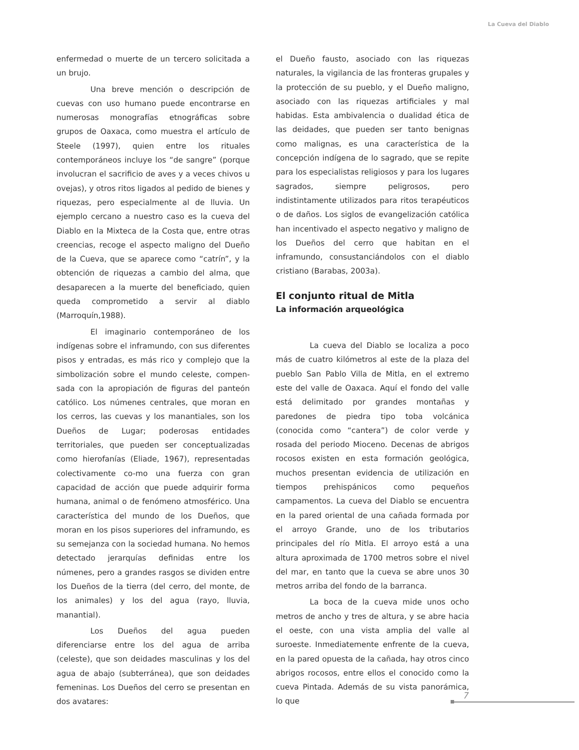La Cueva del Diablo
enfermedad o muerte de un tercero solicitada a un brujo.
Una breve mención o descripción de cuevas con uso humano puede encontrarse en numerosas monografías etnográficas sobre grupos de Oaxaca, como muestra el artículo de Steele (1997), quien entre los rituales contemporáneos incluye los “de sangre” (porque involucran el sacrificio de aves y a veces chivos u ovejas), y otros ritos ligados al pedido de bienes y riquezas, pero especialmente al de lluvia. Un ejemplo cercano a nuestro caso es la cueva del Diablo en la Mixteca de la Costa que, entre otras creencias, recoge el aspecto maligno del Dueño de la Cueva, que se aparece como “catrín”, y la obtención de riquezas a cambio del alma, que desaparecen a la muerte del beneficiado, quien queda comprometido a servir al diablo (Marroquín,1988).
El imaginario contemporáneo de los indígenas sobre el inframundo, con sus diferentes pisos y entradas, es más rico y complejo que la simbolización sobre el mundo celeste, compen-sada con la apropiación de figuras del panteón católico. Los númenes centrales, que moran en los cerros, las cuevas y los manantiales, son los Dueños de Lugar; poderosas entidades territoriales, que pueden ser conceptualizadas como hierofanías (Eliade, 1967), representadas colectivamente co-mo una fuerza con gran capacidad de acción que puede adquirir forma humana, animal o de fenómeno atmosférico. Una característica del mundo de los Dueños, que moran en los pisos superiores del inframundo, es su semejanza con la sociedad humana. No hemos detectado jerarquías definidas entre los númenes, pero a grandes rasgos se dividen entre los Dueños de la tierra (del cerro, del monte, de los animales) y los del agua (rayo, lluvia, manantial).
Los Dueños del agua pueden diferenciarse entre los del agua de arriba (celeste), que son deidades masculinas y los del agua de abajo (subterránea), que son deidades femeninas. Los Dueños del cerro se presentan en dos avatares:
el Dueño fausto, asociado con las riquezas naturales, la vigilancia de las fronteras grupales y la protección de su pueblo, y el Dueño maligno, asociado con las riquezas artificiales y mal habidas. Esta ambivalencia o dualidad ética de las deidades, que pueden ser tanto benignas como malignas, es una característica de la concepción indígena de lo sagrado, que se repite para los especialistas religiosos y para los lugares sagrados, siempre peligrosos, pero indistintamente utilizados para ritos terapéuticos o de daños. Los siglos de evangelización católica han incentivado el aspecto negativo y maligno de los Dueños del cerro que habitan en el inframundo, consustanciándolos con el diablo cristiano (Barabas, 2003a).
El conjunto ritual de Mitla
La información arqueológica
La cueva del Diablo se localiza a poco más de cuatro kilómetros al este de la plaza del pueblo San Pablo Villa de Mitla, en el extremo este del valle de Oaxaca. Aquí el fondo del valle está delimitado por grandes montañas y paredones de piedra tipo toba volcánica (conocida como “cantera”) de color verde y rosada del periodo Mioceno. Decenas de abrigos rocosos existen en esta formación geológica, muchos presentan evidencia de utilización en tiempos prehispánicos como pequeños campamentos. La cueva del Diablo se encuentra en la pared oriental de una cañada formada por el arroyo Grande, uno de los tributarios principales del río Mitla. El arroyo está a una altura aproximada de 1700 metros sobre el nivel del mar, en tanto que la cueva se abre unos 30 metros arriba del fondo de la barranca.
La boca de la cueva mide unos ocho metros de ancho y tres de altura, y se abre hacia el oeste, con una vista amplia del valle al suroeste. Inmediatemente enfrente de la cueva, en la pared opuesta de la cañada, hay otros cinco abrigos rocosos, entre ellos el conocido como la cueva Pintada. Además de su vista panorámica, lo que
7